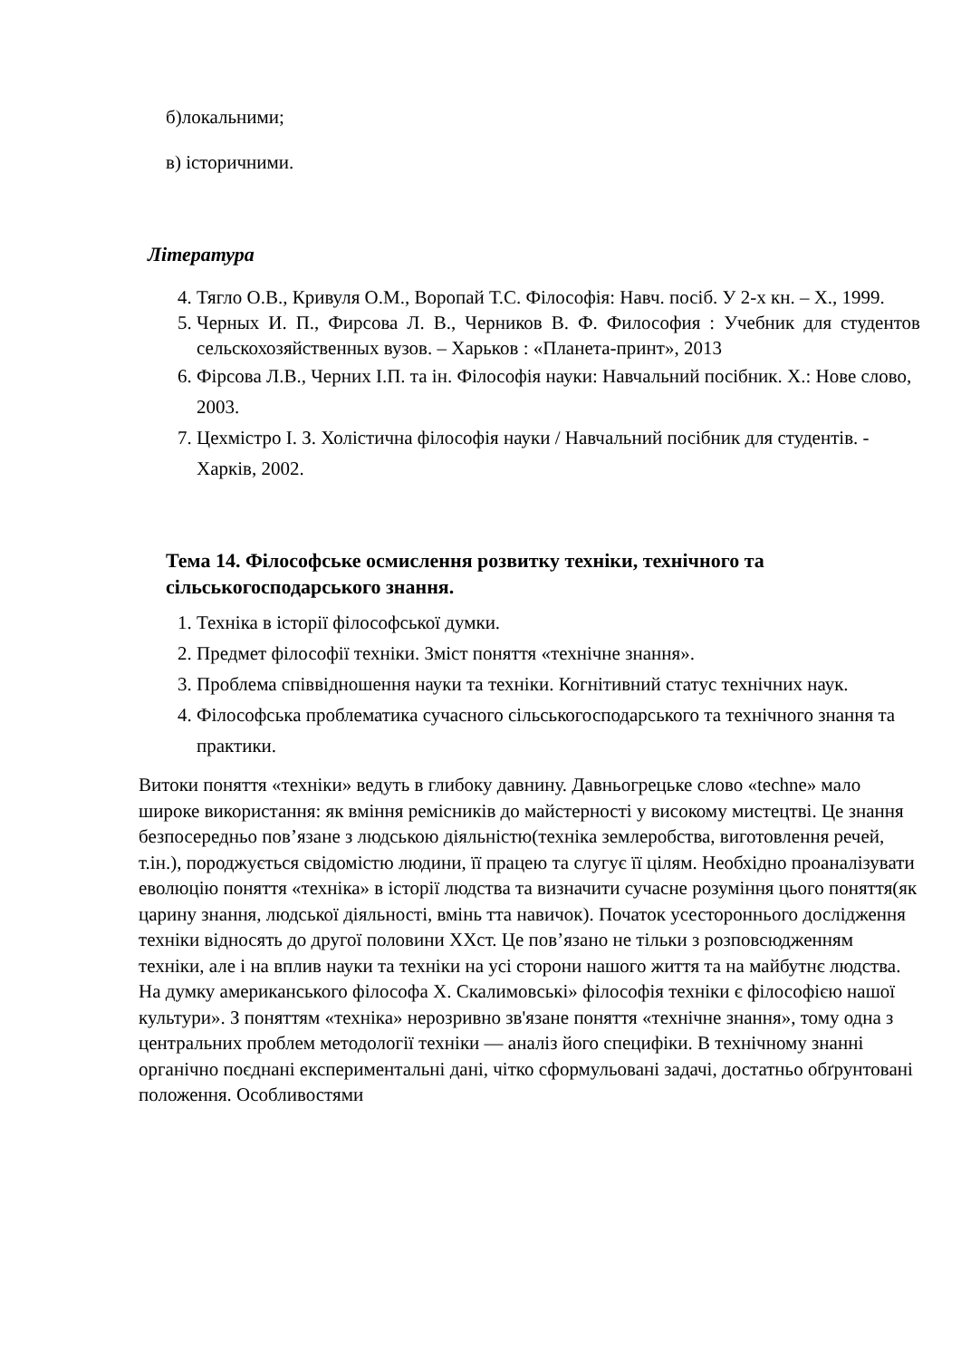б)локальними;
в) історичними.
Література
4. Тягло О.В., Кривуля О.М., Воропай Т.С. Філософія: Навч. посіб. У 2-х кн. – Х., 1999.
5. Черных И. П., Фирсова Л. В., Черников В. Ф. Философия : Учебник для студентов сельскохозяйственных вузов. – Харьков : «Планета-принт», 2013
6. Фірсова Л.В., Черних І.П. та ін. Філософія науки: Навчальний посібник. Х.: Нове слово, 2003.
7. Цехмістро І. З. Холістична філософія науки / Навчальний посібник для студентів. - Харків, 2002.
Тема 14. Філософське осмислення розвитку техніки, технічного та сільськогосподарського знання.
1. Техніка в історії філософської думки.
2. Предмет філософії техніки. Зміст поняття «технічне знання».
3. Проблема співвідношення науки та техніки. Когнітивний статус технічних наук.
4. Філософська проблематика сучасного сільськогосподарського та технічного знання та практики.
Витоки поняття «техніки» ведуть в глибоку давнину. Давньогрецьке слово «techne» мало широке використання: як вміння ремісників до майстерності у високому мистецтві. Це знання безпосередньо пов’язане з людською діяльністю(техніка землеробства, виготовлення речей, т.ін.), породжується свідомістю людини, її працею та слугує її цілям. Необхідно проаналізувати еволюцію поняття «техніка» в історії людства та визначити сучасне розуміння цього поняття(як царину знання, людської діяльності, вмінь тта навичок). Початок усестороннього дослідження техніки відносять до другої половини ХХст. Це пов’язано не тільки з розповсюдженням техніки, але і на вплив науки та техніки на усі сторони нашого життя та на майбутнє людства. На думку американського філософа Х. Скалимовські» філософія техніки є філософією нашої культури». З поняттям «техніка» нерозривно зв'язане поняття «технічне знання», тому одна з центральних проблем методології техніки — аналіз його специфіки. В технічному знанні органічно поєднані експериментальні дані, чітко сформульовані задачі, достатньо обґрунтовані положення. Особливостями